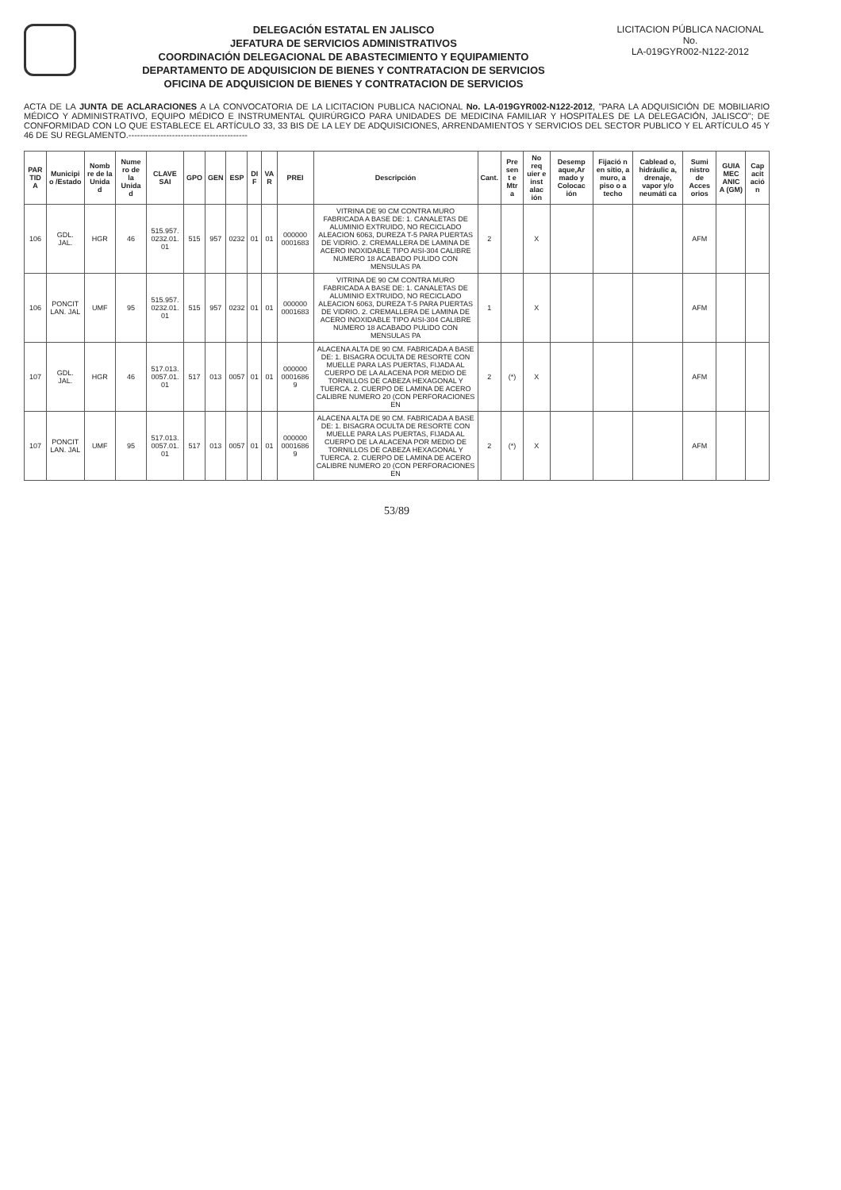DELEGACIÓN ESTATAL EN JALISCO
JEFATURA DE SERVICIOS ADMINISTRATIVOS
COORDINACIÓN DELEGACIONAL DE ABASTECIMIENTO Y EQUIPAMIENTO
DEPARTAMENTO DE ADQUISICION DE BIENES Y CONTRATACION DE SERVICIOS
OFICINA DE ADQUISICION DE BIENES Y CONTRATACION DE SERVICIOS
LICITACION PÚBLICA NACIONAL
No.
LA-019GYR002-N122-2012
ACTA DE LA JUNTA DE ACLARACIONES A LA CONVOCATORIA DE LA LICITACION PUBLICA NACIONAL No. LA-019GYR002-N122-2012, "PARA LA ADQUISICIÓN DE MOBILIARIO MÉDICO Y ADMINISTRATIVO, EQUIPO MÉDICO E INSTRUMENTAL QUIRÚRGICO PARA UNIDADES DE MEDICINA FAMILIAR Y HOSPITALES DE LA DELEGACIÓN, JALISCO"; DE CONFORMIDAD CON LO QUE ESTABLECE EL ARTÍCULO 33, 33 BIS DE LA LEY DE ADQUISICIONES, ARRENDAMIENTOS Y SERVICIOS DEL SECTOR PUBLICO Y EL ARTÍCULO 45 Y 46 DE SU REGLAMENTO.-----------------------------------------
| PAR TID A | Municipi o /Estado | Nomb re de la Unida d | Nume ro de la Unida d | CLAVE SAI | GPO | GEN | ESP | DI F | VA R | PREI | Descripción | Cant. | Pre sen t e Mtr a | No req uier e inst alac ión | Desemp aque,Ar mado y Colocac ión | Fijació n en sitio, a muro, a piso o a techo | Cablead o, hidráulic a, drenaje, vapor y/o neumáti ca | Sumi nistro de Acces orios | GUIA MEC ANIC A (GM) | Cap acit ació n |
| --- | --- | --- | --- | --- | --- | --- | --- | --- | --- | --- | --- | --- | --- | --- | --- | --- | --- | --- | --- | --- |
| 106 | GDL. JAL. | HGR | 46 | 515.957. 0232.01. 01 | 515 | 957 | 0232 | 01 | 01 | 000000 0001683 | VITRINA DE 90 CM CONTRA MURO FABRICADA A BASE DE: 1. CANALETAS DE ALUMINIO EXTRUIDO, NO RECICLADO ALEACION 6063, DUREZA T-5 PARA PUERTAS DE VIDRIO. 2. CREMALLERA DE LAMINA DE ACERO INOXIDABLE TIPO AISI-304 CALIBRE NUMERO 18 ACABADO PULIDO CON MENSULAS PA | 2 | | X | | | | AFM | | |
| 106 | PONCIT LAN. JAL | UMF | 95 | 515.957. 0232.01. 01 | 515 | 957 | 0232 | 01 | 01 | 000000 0001683 | VITRINA DE 90 CM CONTRA MURO FABRICADA A BASE DE: 1. CANALETAS DE ALUMINIO EXTRUIDO, NO RECICLADO ALEACION 6063, DUREZA T-5 PARA PUERTAS DE VIDRIO. 2. CREMALLERA DE LAMINA DE ACERO INOXIDABLE TIPO AISI-304 CALIBRE NUMERO 18 ACABADO PULIDO CON MENSULAS PA | 1 | | X | | | | AFM | | |
| 107 | GDL. JAL. | HGR | 46 | 517.013. 0057.01. 01 | 517 | 013 | 0057 | 01 | 01 | 000000 0001686 9 | ALACENA ALTA DE 90 CM. FABRICADA A BASE DE: 1. BISAGRA OCULTA DE RESORTE CON MUELLE PARA LAS PUERTAS, FIJADA AL CUERPO DE LA ALACENA POR MEDIO DE TORNILLOS DE CABEZA HEXAGONAL Y TUERCA. 2. CUERPO DE LAMINA DE ACERO CALIBRE NUMERO 20 (CON PERFORACIONES EN | 2 | (*) | X | | | | AFM | | |
| 107 | PONCIT LAN. JAL | UMF | 95 | 517.013. 0057.01. 01 | 517 | 013 | 0057 | 01 | 01 | 000000 0001686 9 | ALACENA ALTA DE 90 CM. FABRICADA A BASE DE: 1. BISAGRA OCULTA DE RESORTE CON MUELLE PARA LAS PUERTAS, FIJADA AL CUERPO DE LA ALACENA POR MEDIO DE TORNILLOS DE CABEZA HEXAGONAL Y TUERCA. 2. CUERPO DE LAMINA DE ACERO CALIBRE NUMERO 20 (CON PERFORACIONES EN | 2 | (*) | X | | | | AFM | | |
53/89